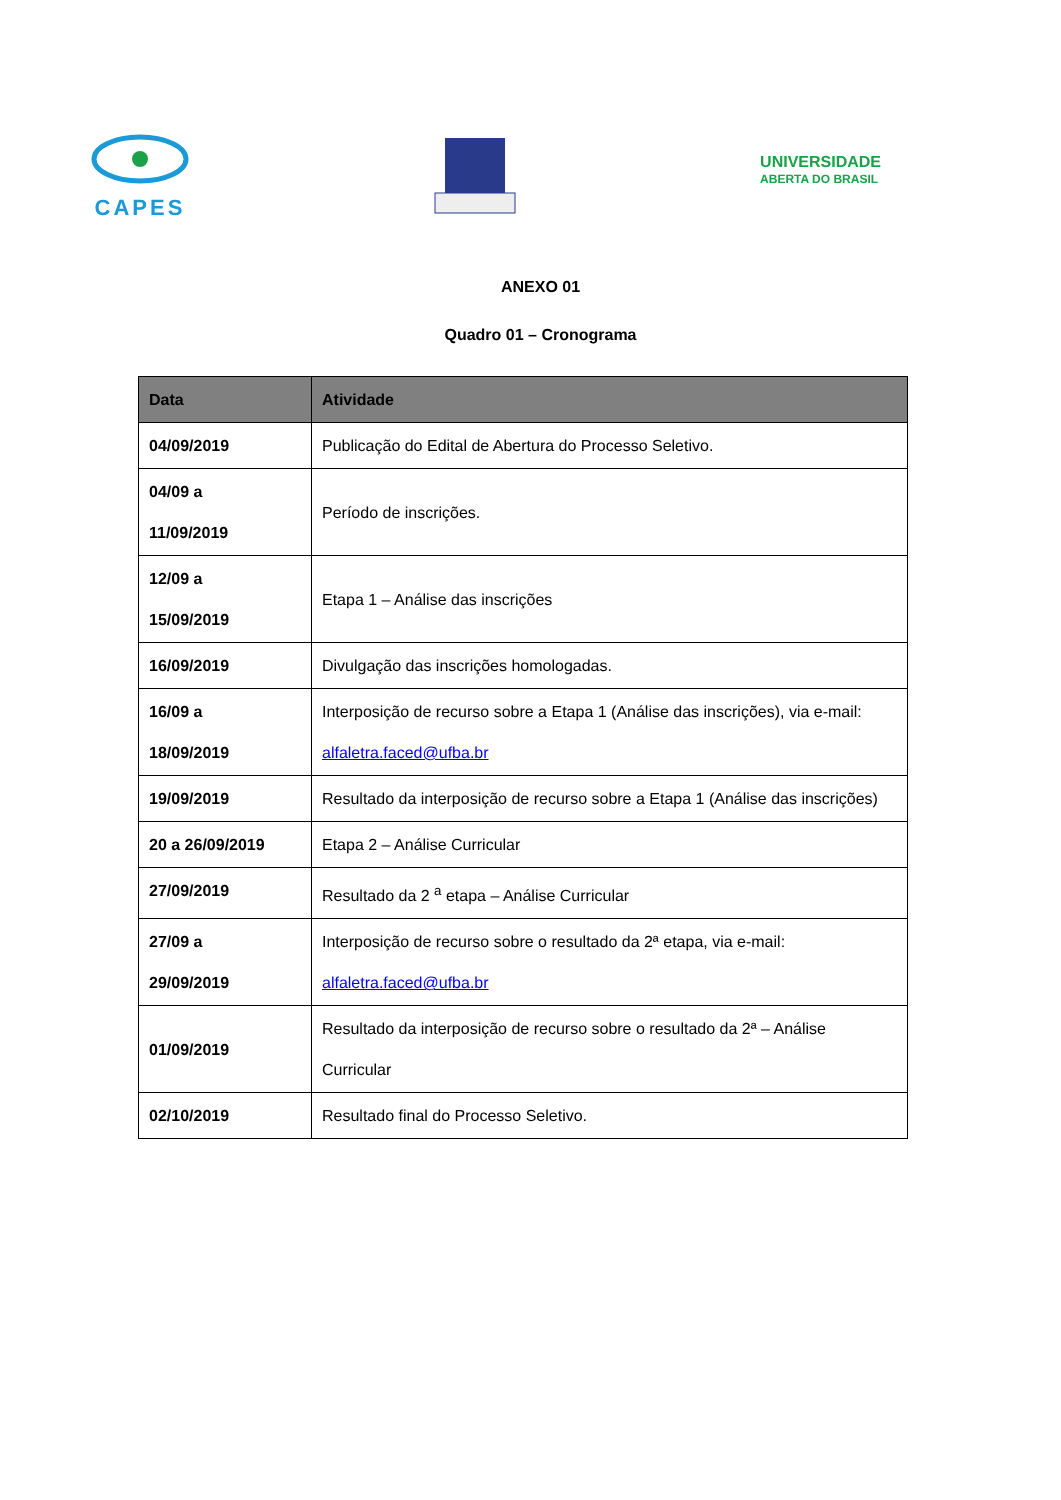CAPES
UNIVERSIDADE
ABERTA DO BRASIL
ANEXO 01
Quadro 01 – Cronograma
| Data | Atividade |
| --- | --- |
| 04/09/2019 | Publicação do Edital de Abertura do Processo Seletivo. |
| 04/09 a 11/09/2019 | Período de inscrições. |
| 12/09 a 15/09/2019 | Etapa 1 – Análise das inscrições |
| 16/09/2019 | Divulgação das inscrições homologadas. |
| 16/09 a 18/09/2019 | Interposição de recurso sobre a Etapa 1 (Análise das inscrições), via e-mail: alfaletra.faced@ufba.br |
| 19/09/2019 | Resultado da interposição de recurso sobre a Etapa 1 (Análise das inscrições) |
| 20 a 26/09/2019 | Etapa 2 – Análise Curricular |
| 27/09/2019 | Resultado da 2 <sup>a</sup> etapa – Análise Curricular |
| 27/09 a 29/09/2019 | Interposição de recurso sobre o resultado da 2ª etapa, via e-mail: alfaletra.faced@ufba.br |
| 01/09/2019 | Resultado da interposição de recurso sobre o resultado da 2ª – Análise Curricular |
| 02/10/2019 | Resultado final do Processo Seletivo. |